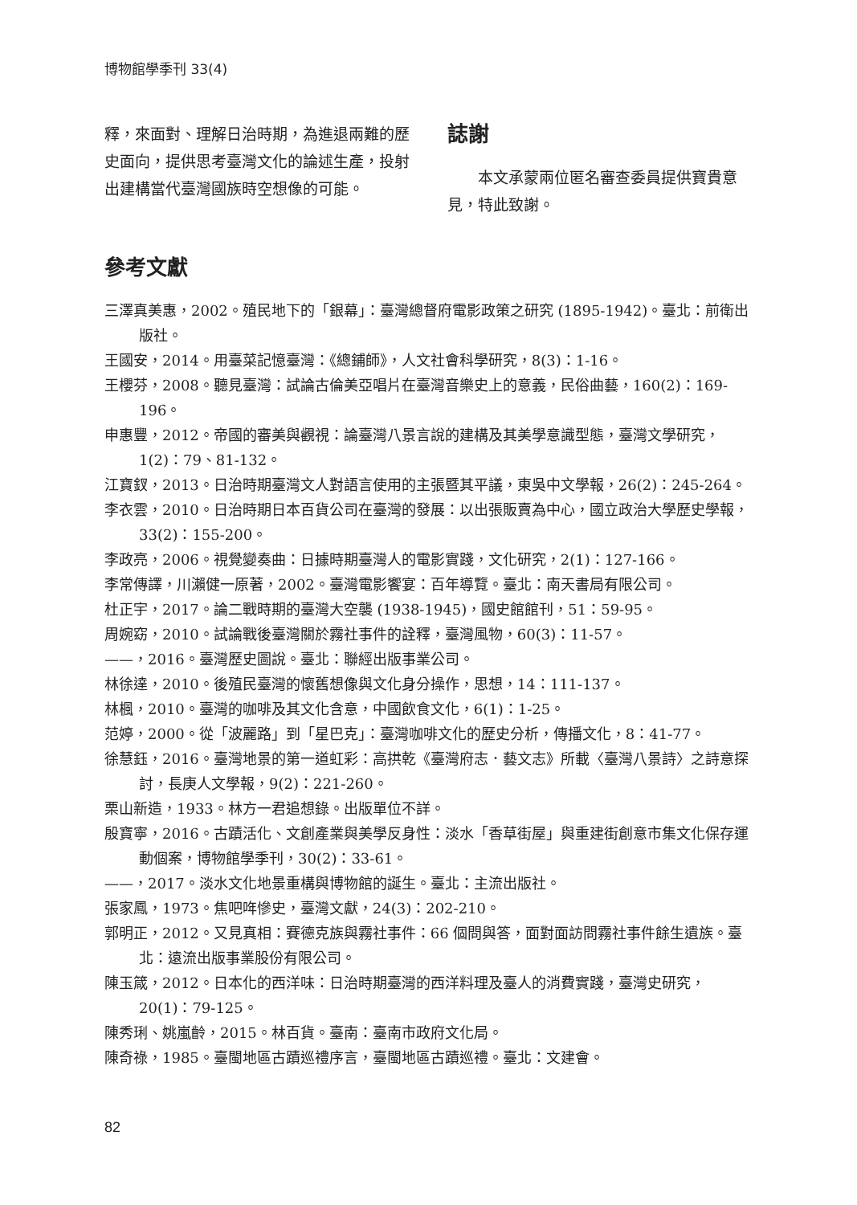博物館學季刊 33(4)
釋，來面對、理解日治時期，為進退兩難的歷史面向，提供思考臺灣文化的論述生產，投射出建構當代臺灣國族時空想像的可能。
誌謝
本文承蒙兩位匿名審查委員提供寶貴意見，特此致謝。
參考文獻
三澤真美惠，2002。殖民地下的「銀幕」：臺灣總督府電影政策之研究 (1895-1942)。臺北：前衛出版社。
王國安，2014。用臺菜記憶臺灣：《總鋪師》，人文社會科學研究，8(3)：1-16。
王櫻芬，2008。聽見臺灣：試論古倫美亞唱片在臺灣音樂史上的意義，民俗曲藝，160(2)：169-196。
申惠豐，2012。帝國的審美與觀視：論臺灣八景言說的建構及其美學意識型態，臺灣文學研究，1(2)：79、81-132。
江寶釵，2013。日治時期臺灣文人對語言使用的主張暨其平議，東吳中文學報，26(2)：245-264。
李衣雲，2010。日治時期日本百貨公司在臺灣的發展：以出張販賣為中心，國立政治大學歷史學報，33(2)：155-200。
李政亮，2006。視覺變奏曲：日據時期臺灣人的電影實踐，文化研究，2(1)：127-166。
李常傳譯，川瀨健一原著，2002。臺灣電影饗宴：百年導覽。臺北：南天書局有限公司。
杜正宇，2017。論二戰時期的臺灣大空襲 (1938-1945)，國史館館刊，51：59-95。
周婉窈，2010。試論戰後臺灣關於霧社事件的詮釋，臺灣風物，60(3)：11-57。
——，2016。臺灣歷史圖說。臺北：聯經出版事業公司。
林徐達，2010。後殖民臺灣的懷舊想像與文化身分操作，思想，14：111-137。
林楓，2010。臺灣的咖啡及其文化含意，中國飲食文化，6(1)：1-25。
范婷，2000。從「波麗路」到「星巴克」：臺灣咖啡文化的歷史分析，傳播文化，8：41-77。
徐慧鈺，2016。臺灣地景的第一道虹彩：高拱乾《臺灣府志．藝文志》所載〈臺灣八景詩〉之詩意探討，長庚人文學報，9(2)：221-260。
栗山新造，1933。林方一君追想錄。出版單位不詳。
殷寶寧，2016。古蹟活化、文創產業與美學反身性：淡水「香草街屋」與重建街創意市集文化保存運動個案，博物館學季刊，30(2)：33-61。
——，2017。淡水文化地景重構與博物館的誕生。臺北：主流出版社。
張家鳳，1973。焦吧哖慘史，臺灣文獻，24(3)：202-210。
郭明正，2012。又見真相：賽德克族與霧社事件：66 個問與答，面對面訪問霧社事件餘生遺族。臺北：遠流出版事業股份有限公司。
陳玉箴，2012。日本化的西洋味：日治時期臺灣的西洋料理及臺人的消費實踐，臺灣史研究，20(1)：79-125。
陳秀琍、姚嵐齡，2015。林百貨。臺南：臺南市政府文化局。
陳奇祿，1985。臺閩地區古蹟巡禮序言，臺閩地區古蹟巡禮。臺北：文建會。
82